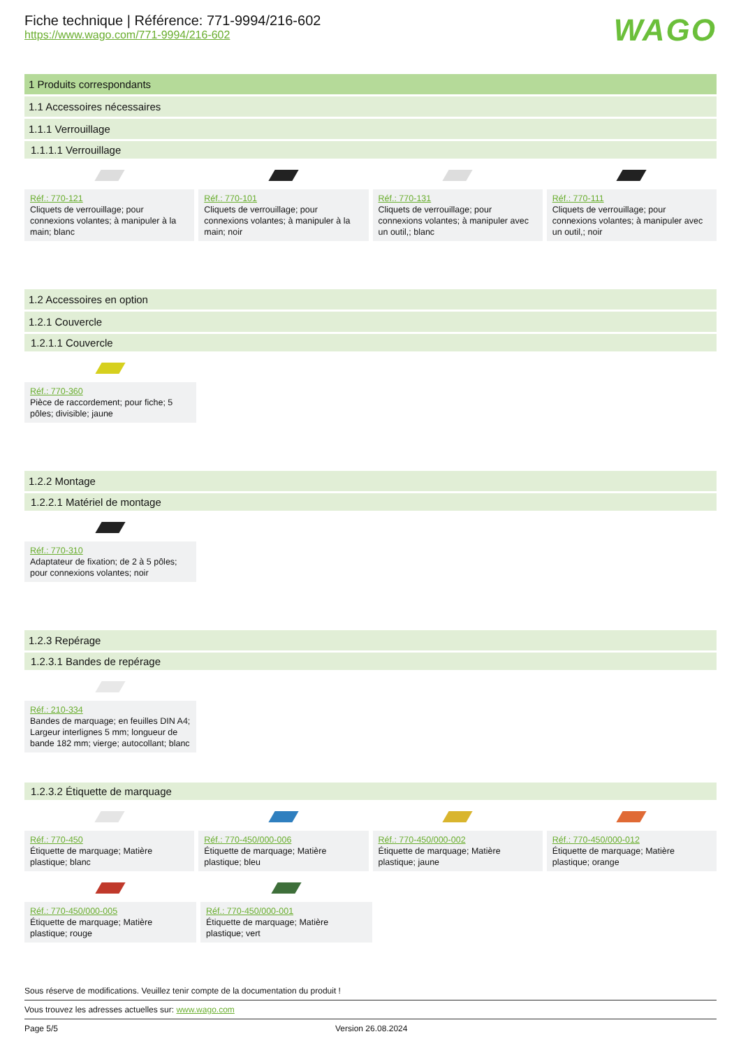Fiche technique | Référence: 771-9994/216-602
https://www.wago.com/771-9994/216-602
WAGO
1 Produits correspondants
1.1 Accessoires nécessaires
1.1.1 Verrouillage
1.1.1.1 Verrouillage
Réf.: 770-121
Cliquets de verrouillage; pour connexions volantes; à manipuler à la main; blanc
Réf.: 770-101
Cliquets de verrouillage; pour connexions volantes; à manipuler à la main; noir
Réf.: 770-131
Cliquets de verrouillage; pour connexions volantes; à manipuler avec un outil,; blanc
Réf.: 770-111
Cliquets de verrouillage; pour connexions volantes; à manipuler avec un outil,; noir
1.2 Accessoires en option
1.2.1 Couvercle
1.2.1.1 Couvercle
Réf.: 770-360
Pièce de raccordement; pour fiche; 5 pôles; divisible; jaune
1.2.2 Montage
1.2.2.1 Matériel de montage
Réf.: 770-310
Adaptateur de fixation; de 2 à 5 pôles; pour connexions volantes; noir
1.2.3 Repérage
1.2.3.1 Bandes de repérage
Réf.: 210-334
Bandes de marquage; en feuilles DIN A4; Largeur interlignes 5 mm; longueur de bande 182 mm; vierge; autocollant; blanc
1.2.3.2 Étiquette de marquage
Réf.: 770-450
Étiquette de marquage; Matière plastique; blanc
Réf.: 770-450/000-006
Étiquette de marquage; Matière plastique; bleu
Réf.: 770-450/000-002
Étiquette de marquage; Matière plastique; jaune
Réf.: 770-450/000-012
Étiquette de marquage; Matière plastique; orange
Réf.: 770-450/000-005
Étiquette de marquage; Matière plastique; rouge
Réf.: 770-450/000-001
Étiquette de marquage; Matière plastique; vert
Sous réserve de modifications. Veuillez tenir compte de la documentation du produit !
Vous trouvez les adresses actuelles sur: www.wago.com
Page 5/5 Version 26.08.2024